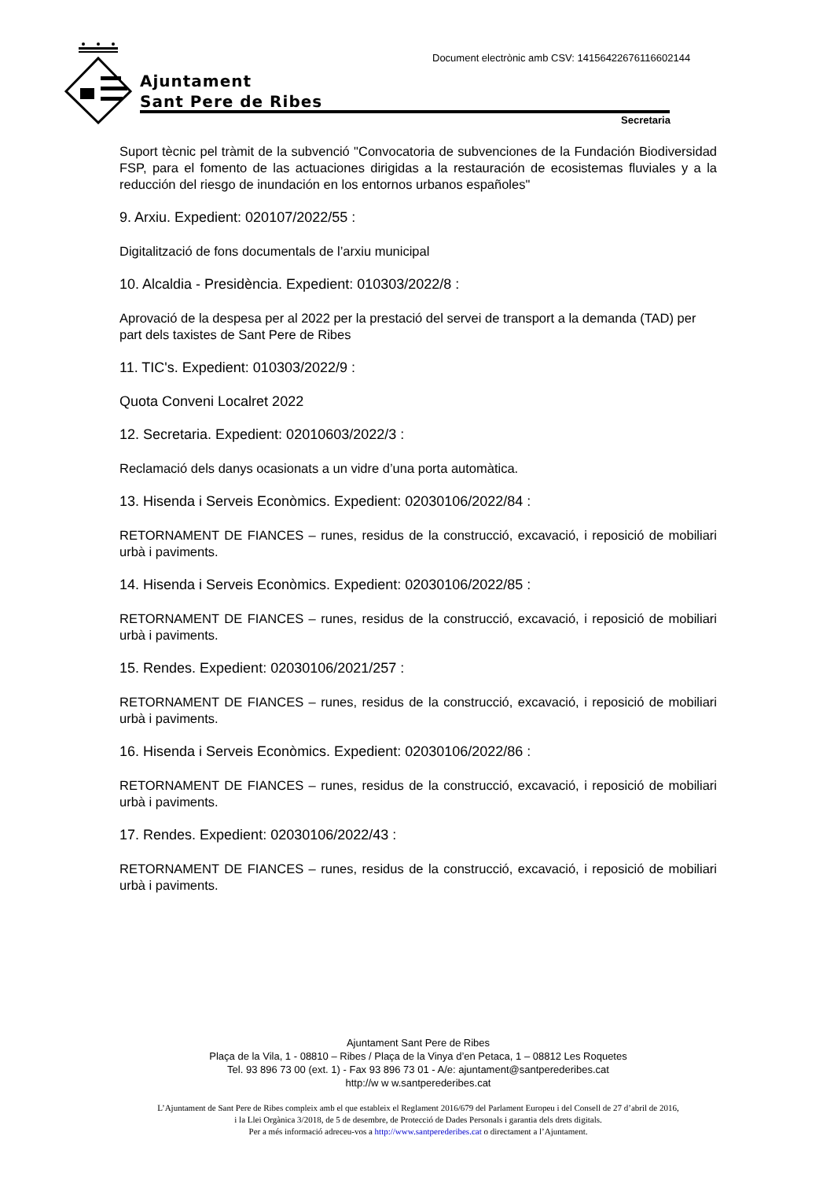Document electrònic amb CSV: 14156422676116602144
Ajuntament
Sant Pere de Ribes
Secretaria
Suport tècnic pel tràmit de la subvenció "Convocatoria de subvenciones de la Fundación Biodiversidad FSP, para el fomento de las actuaciones dirigidas a la restauración de ecosistemas fluviales y a la reducción del riesgo de inundación en los entornos urbanos españoles"
9. Arxiu. Expedient: 020107/2022/55 :
Digitalització de fons documentals de l’arxiu municipal
10. Alcaldia - Presidència. Expedient: 010303/2022/8 :
Aprovació de la despesa per al 2022 per la prestació del servei de transport a la demanda (TAD) per part dels taxistes de Sant Pere de Ribes
11. TIC's. Expedient: 010303/2022/9 :
Quota Conveni Localret 2022
12. Secretaria. Expedient: 02010603/2022/3 :
Reclamació dels danys ocasionats a un vidre d’una porta automàtica.
13. Hisenda i Serveis Econòmics. Expedient: 02030106/2022/84 :
RETORNAMENT DE FIANCES – runes, residus de la construcció, excavació, i reposició de mobiliari urbà i paviments.
14. Hisenda i Serveis Econòmics. Expedient: 02030106/2022/85 :
RETORNAMENT DE FIANCES – runes, residus de la construcció, excavació, i reposició de mobiliari urbà i paviments.
15. Rendes. Expedient: 02030106/2021/257 :
RETORNAMENT DE FIANCES – runes, residus de la construcció, excavació, i reposició de mobiliari urbà i paviments.
16. Hisenda i Serveis Econòmics. Expedient: 02030106/2022/86 :
RETORNAMENT DE FIANCES – runes, residus de la construcció, excavació, i reposició de mobiliari urbà i paviments.
17. Rendes. Expedient: 02030106/2022/43 :
RETORNAMENT DE FIANCES – runes, residus de la construcció, excavació, i reposició de mobiliari urbà i paviments.
Ajuntament Sant Pere de Ribes
Plaça de la Vila, 1 - 08810 – Ribes / Plaça de la Vinya d’en Petaca, 1 – 08812 Les Roquetes
Tel. 93 896 73 00 (ext. 1) - Fax 93 896 73 01 - A/e: ajuntament@santperederibes.cat
http://w w w.santperederibes.cat
L’Ajuntament de Sant Pere de Ribes compleix amb el que estableix el Reglament 2016/679 del Parlament Europeu i del Consell de 27 d’abril de 2016,
i la Llei Orgànica 3/2018, de 5 de desembre, de Protecció de Dades Personals i garantia dels drets digitals.
Per a més informació adreceu-vos a http://www.santperederibes.cat o directament a l’Ajuntament.